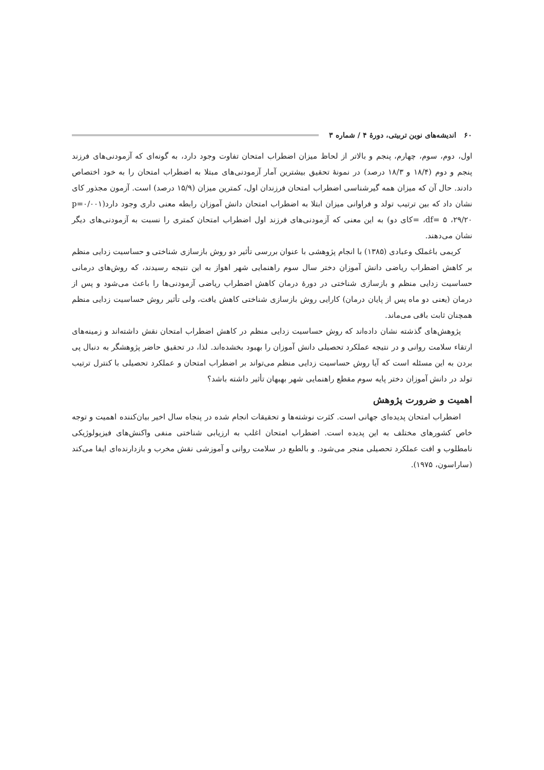۶۰ اندیشه‌های نوین تربیتی، دورهٔ ۴ / شماره ۳
اول، دوم، سوم، چهارم، پنجم و بالاتر از لحاظ میزان اضطراب امتحان تفاوت وجود دارد، به گونه‌ای که آزمودنی‌های فرزند پنجم و دوم (۱۸/۴ و ۱۸/۳ درصد) در نمونهٔ تحقیق بیشترین آمار آزمودنی‌های مبتلا به اضطراب امتحان را به خود اختصاص دادند. حال آن که میزان همه گیرشناسی اضطراب امتحان فرزندان اول، کمترین میزان (۱۵/۹ درصد) است. آزمون مجذور کای نشان داد که بین ترتیب تولد و فراوانی میزان ابتلا به اضطراب امتحان دانش آموزان رابطه معنی داری وجود دارد(p=۰/۰۰۱ ،df= ۵ ،۲۹/۲۰ =کای دو) به این معنی که آزمودنی‌های فرزند اول اضطراب امتحان کمتری را نسبت به آزمودنی‌های دیگر نشان می‌دهند.
کریمی باغملک وعبادی (۱۳۸۵) با انجام پژوهشی با عنوان بررسی تأثیر دو روش بازسازی شناختی و حساسیت زدایی منظم بر کاهش اضطراب ریاضی دانش آموزان دختر سال سوم راهنمایی شهر اهواز به این نتیجه رسیدند، که روش‌های درمانی حساسیت زدایی منظم و بازسازی شناختی در دورهٔ درمان کاهش اضطراب ریاضی آزمودنی‌ها را باعث می‌شود و پس از درمان (یعنی دو ماه پس از پایان درمان) کارایی روش بازسازی شناختی کاهش یافت، ولی تأثیر روش حساسیت زدایی منظم همچنان ثابت باقی می‌ماند.
پژوهش‌های گذشته نشان داده‌اند که روش حساسیت زدایی منظم در کاهش اضطراب امتحان نقش داشته‌اند و زمینه‌های ارتقاء سلامت روانی و در نتیجه عملکرد تحصیلی دانش آموزان را بهبود بخشده‌اند. لذا، در تحقیق حاضر پژوهشگر به دنبال پی بردن به این مسئله است که آیا روش حساسیت زدایی منظم می‌تواند بر اضطراب امتحان و عملکرد تحصیلی با کنترل ترتیب تولد در دانش آموزان دختر پایه سوم مقطع راهنمایی شهر بهبهان تأثیر داشته باشد؟
اهمیت و ضرورت پژوهش
اضطراب امتحان پدیده‌ای جهانی است. کثرت نوشته‌ها و تحقیقات انجام شده در پنجاه سال اخیر بیان‌کننده اهمیت و توجه خاص کشورهای مختلف به این پدیده است. اضطراب امتحان اغلب به ارزیابی شناختی منفی واکنش‌های فیزیولوژیکی نامطلوب و افت عملکرد تحصیلی منجر می‌شود. و بالطبع در سلامت روانی و آموزشی نقش مخرب و بازدارنده‌ای ایفا می‌کند (ساراسون، ۱۹۷۵).